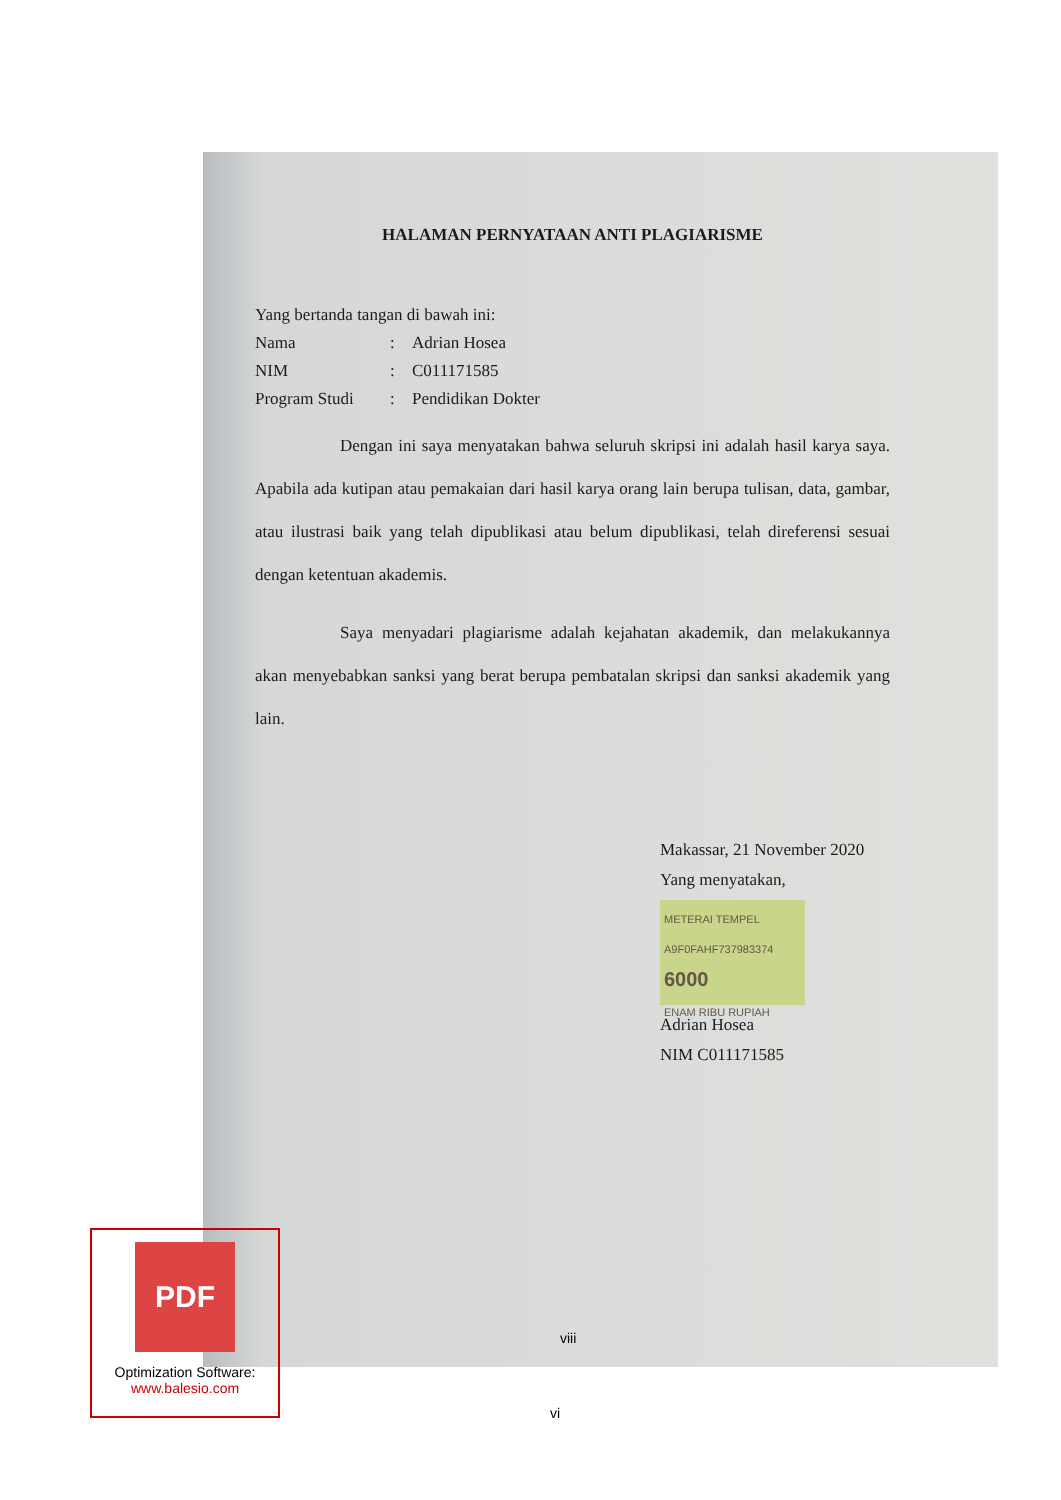HALAMAN PERNYATAAN ANTI PLAGIARISME
Yang bertanda tangan di bawah ini:
Nama: Adrian Hosea
NIM: C011171585
Program Studi: Pendidikan Dokter
Dengan ini saya menyatakan bahwa seluruh skripsi ini adalah hasil karya saya. Apabila ada kutipan atau pemakaian dari hasil karya orang lain berupa tulisan, data, gambar, atau ilustrasi baik yang telah dipublikasi atau belum dipublikasi, telah direferensi sesuai dengan ketentuan akademis.
Saya menyadari plagiarisme adalah kejahatan akademik, dan melakukannya akan menyebabkan sanksi yang berat berupa pembatalan skripsi dan sanksi akademik yang lain.
Makassar, 21 November 2020
Yang menyatakan,
METERAI TEMPEL
A9F0FAHF737983374
6000
ENAM RIBU RUPIAH
Adrian Hosea
NIM C011171585
viii
vi
PDF
Optimization Software:
www.balesio.com